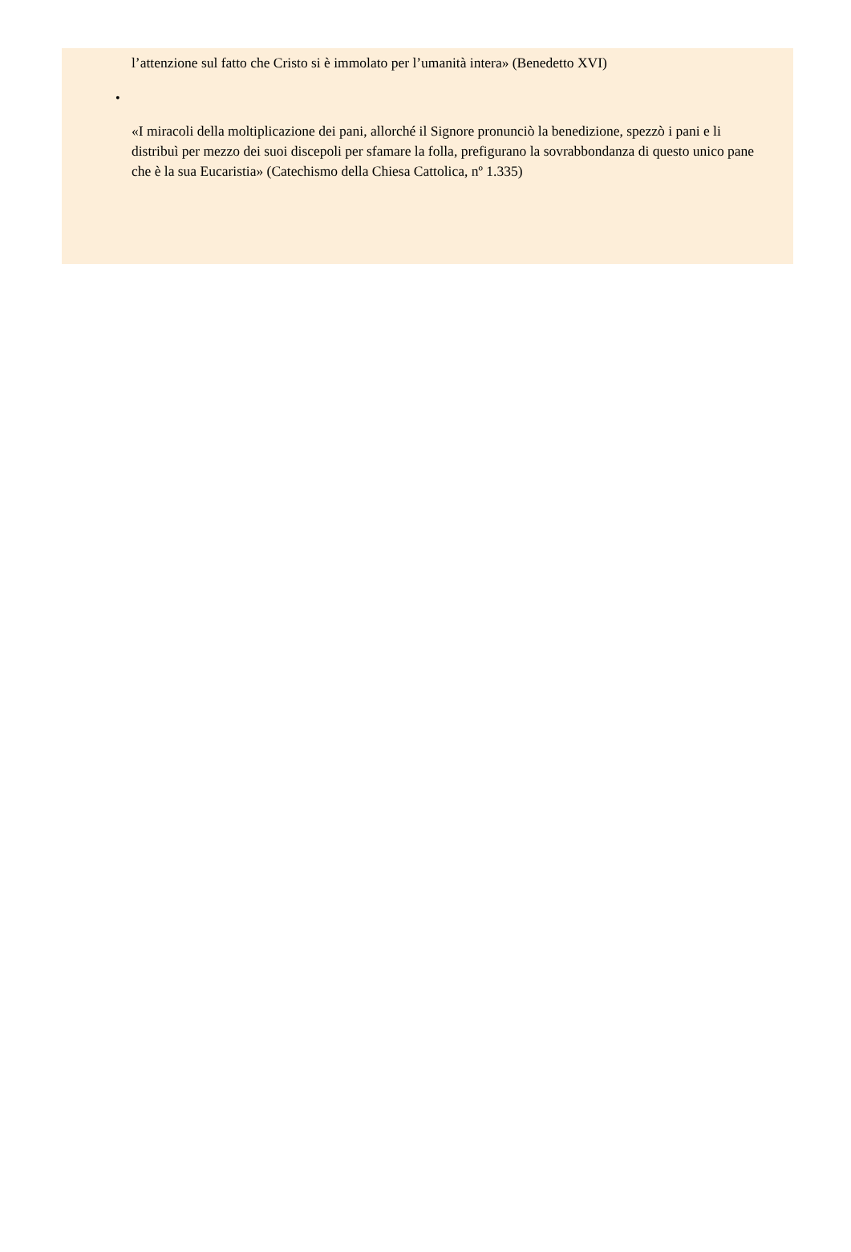l’attenzione sul fatto che Cristo si è immolato per l’umanità intera» (Benedetto XVI)
•
«I miracoli della moltiplicazione dei pani, allorché il Signore pronunciò la benedizione, spezzò i pani e li distribuì per mezzo dei suoi discepoli per sfamare la folla, prefigurano la sovrabbondanza di questo unico pane che è la sua Eucaristia» (Catechismo della Chiesa Cattolica, nº 1.335)